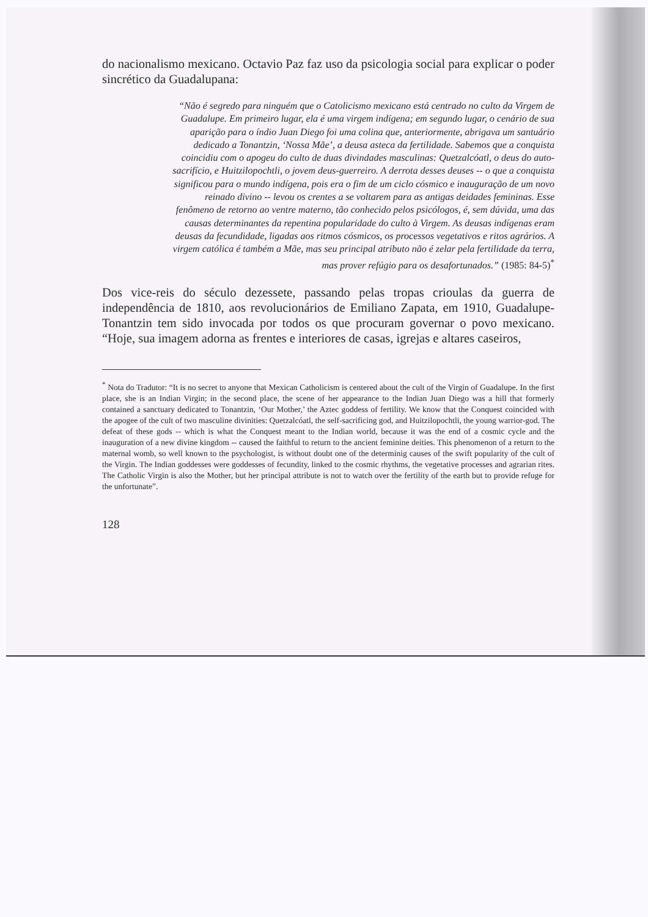do nacionalismo mexicano. Octavio Paz faz uso da psicologia social para explicar o poder sincrético da Guadalupana:
“Não é segredo para ninguém que o Catolicismo mexicano está centrado no culto da Virgem de Guadalupe. Em primeiro lugar, ela é uma virgem indígena; em segundo lugar, o cenário de sua aparição para o índio Juan Diego foi uma colina que, anteriormente, abrigava um santuário dedicado a Tonantzin, ‘Nossa Mãe’, a deusa asteca da fertilidade. Sabemos que a conquista coincidiu com o apogeu do culto de duas divindades masculinas: Quetzalcóatl, o deus do auto-sacrifício, e Huitzilopochtli, o jovem deus-guerreiro. A derrota desses deuses -- o que a conquista significou para o mundo indígena, pois era o fim de um ciclo cósmico e inauguração de um novo reinado divino -- levou os crentes a se voltarem para as antigas deidades femininas. Esse fenômeno de retorno ao ventre materno, tão conhecido pelos psicólogos, é, sem dúvida, uma das causas determinantes da repentina popularidade do culto à Virgem. As deusas indígenas eram deusas da fecundidade, ligadas aos ritmos cósmicos, os processos vegetativos e ritos agrários. A virgem católica é também a Mãe, mas seu principal atributo não é zelar pela fertilidade da terra, mas prover refúgio para os desafortunados.” (1985: 84-5)<sup>*</sup>
Dos vice-reis do século dezessete, passando pelas tropas crioulas da guerra de independência de 1810, aos revolucionários de Emiliano Zapata, em 1910, Guadalupe-Tonantzin tem sido invocada por todos os que procuram governar o povo mexicano. “Hoje, sua imagem adorna as frentes e interiores de casas, igrejas e altares caseiros,
<sup>*</sup> Nota do Tradutor: “It is no secret to anyone that Mexican Catholicism is centered about the cult of the Virgin of Guadalupe. In the first place, she is an Indian Virgin; in the second place, the scene of her appearance to the Indian Juan Diego was a hill that formerly contained a sanctuary dedicated to Tonantzin, ‘Our Mother,’ the Aztec goddess of fertility. We know that the Conquest coincided with the apogee of the cult of two masculine divinities: Quetzalcóatl, the self-sacrificing god, and Huitzilopochtli, the young warrior-god. The defeat of these gods -- which is what the Conquest meant to the Indian world, because it was the end of a cosmic cycle and the inauguration of a new divine kingdom -- caused the faithful to return to the ancient feminine deities. This phenomenon of a return to the maternal womb, so well known to the psychologist, is without doubt one of the determinig causes of the swift popularity of the cult of the Virgin. The Indian goddesses were goddesses of fecundity, linked to the cosmic rhythms, the vegetative processes and agrarian rites. The Catholic Virgin is also the Mother, but her principal attribute is not to watch over the fertility of the earth but to provide refuge for the unfortunate”.
128